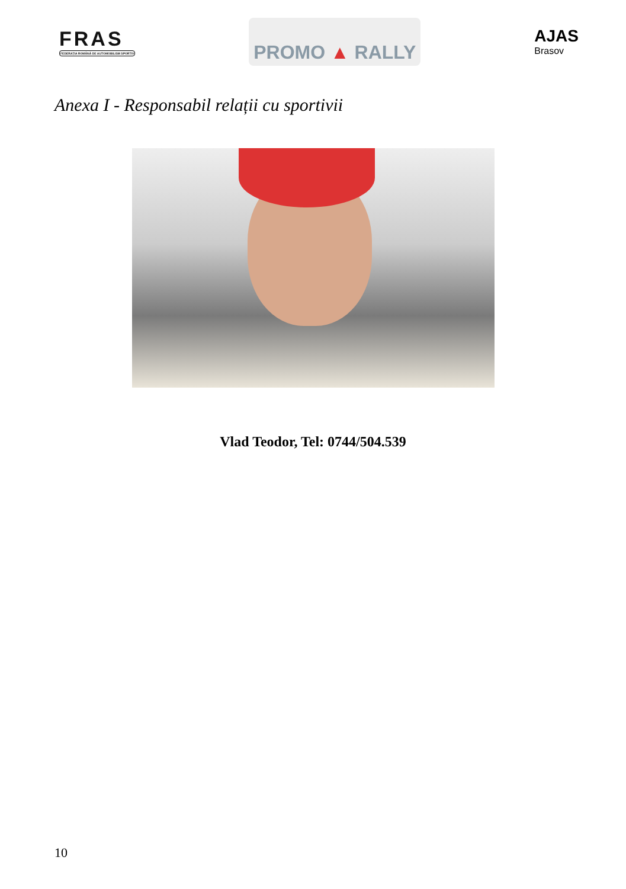FRAS
FEDERAȚIA ROMÂNĂ DE AUTOMOBILISM SPORTIV
PROMO ▲ RALLY
AJAS
Brasov
Anexa I - Responsabil relații cu sportivii
Vlad Teodor, Tel: 0744/504.539
10